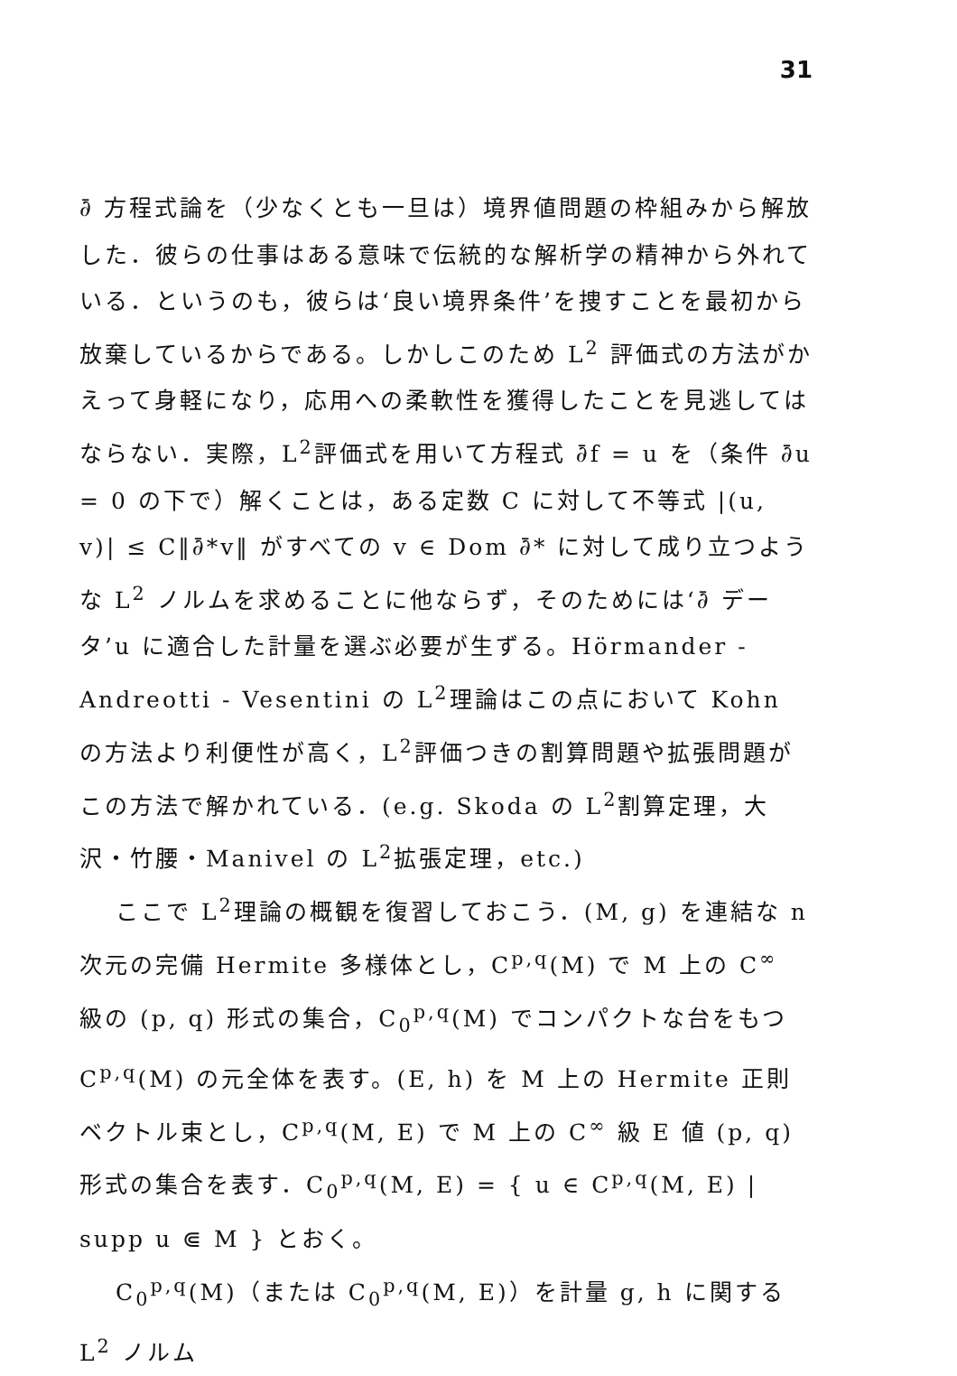31
∂̄ 方程式論を（少なくとも一旦は）境界値問題の枠組みから解放した．彼らの仕事はある意味で伝統的な解析学の精神から外れている．というのも，彼らは‘良い境界条件’を捜すことを最初から放棄しているからである。しかしこのため L<sup>2</sup> 評価式の方法がかえって身軽になり，応用への柔軟性を獲得したことを見逃してはならない．実際，L<sup>2</sup>評価式を用いて方程式 ∂̄f = u を（条件 ∂̄u = 0 の下で）解くことは，ある定数 C に対して不等式 |(u, v)| ≤ C‖∂̄*v‖ がすべての v ∈ Dom ∂̄* に対して成り立つような L<sup>2</sup> ノルムを求めることに他ならず，そのためには‘∂̄ データ’u に適合した計量を選ぶ必要が生ずる。Hörmander - Andreotti - Vesentini の L<sup>2</sup>理論はこの点において Kohn の方法より利便性が高く，L<sup>2</sup>評価つきの割算問題や拡張問題がこの方法で解かれている．(e.g. Skoda の L<sup>2</sup>割算定理，大沢・竹腰・Manivel の L<sup>2</sup>拡張定理，etc.)
ここで L<sup>2</sup>理論の概観を復習しておこう．(M, g) を連結な n 次元の完備 Hermite 多様体とし，C<sup>p,q</sup>(M) で M 上の C<sup>∞</sup> 級の (p, q) 形式の集合，C<sub>0</sub><sup>p,q</sup>(M) でコンパクトな台をもつ C<sup>p,q</sup>(M) の元全体を表す。(E, h) を M 上の Hermite 正則ベクトル束とし，C<sup>p,q</sup>(M, E) で M 上の C<sup>∞</sup> 級 E 値 (p, q) 形式の集合を表す．C<sub>0</sub><sup>p,q</sup>(M, E) = { u ∈ C<sup>p,q</sup>(M, E) | supp u ⋐ M } とおく。
C<sub>0</sub><sup>p,q</sup>(M)（または C<sub>0</sub><sup>p,q</sup>(M, E)）を計量 g, h に関する L<sup>2</sup> ノルム